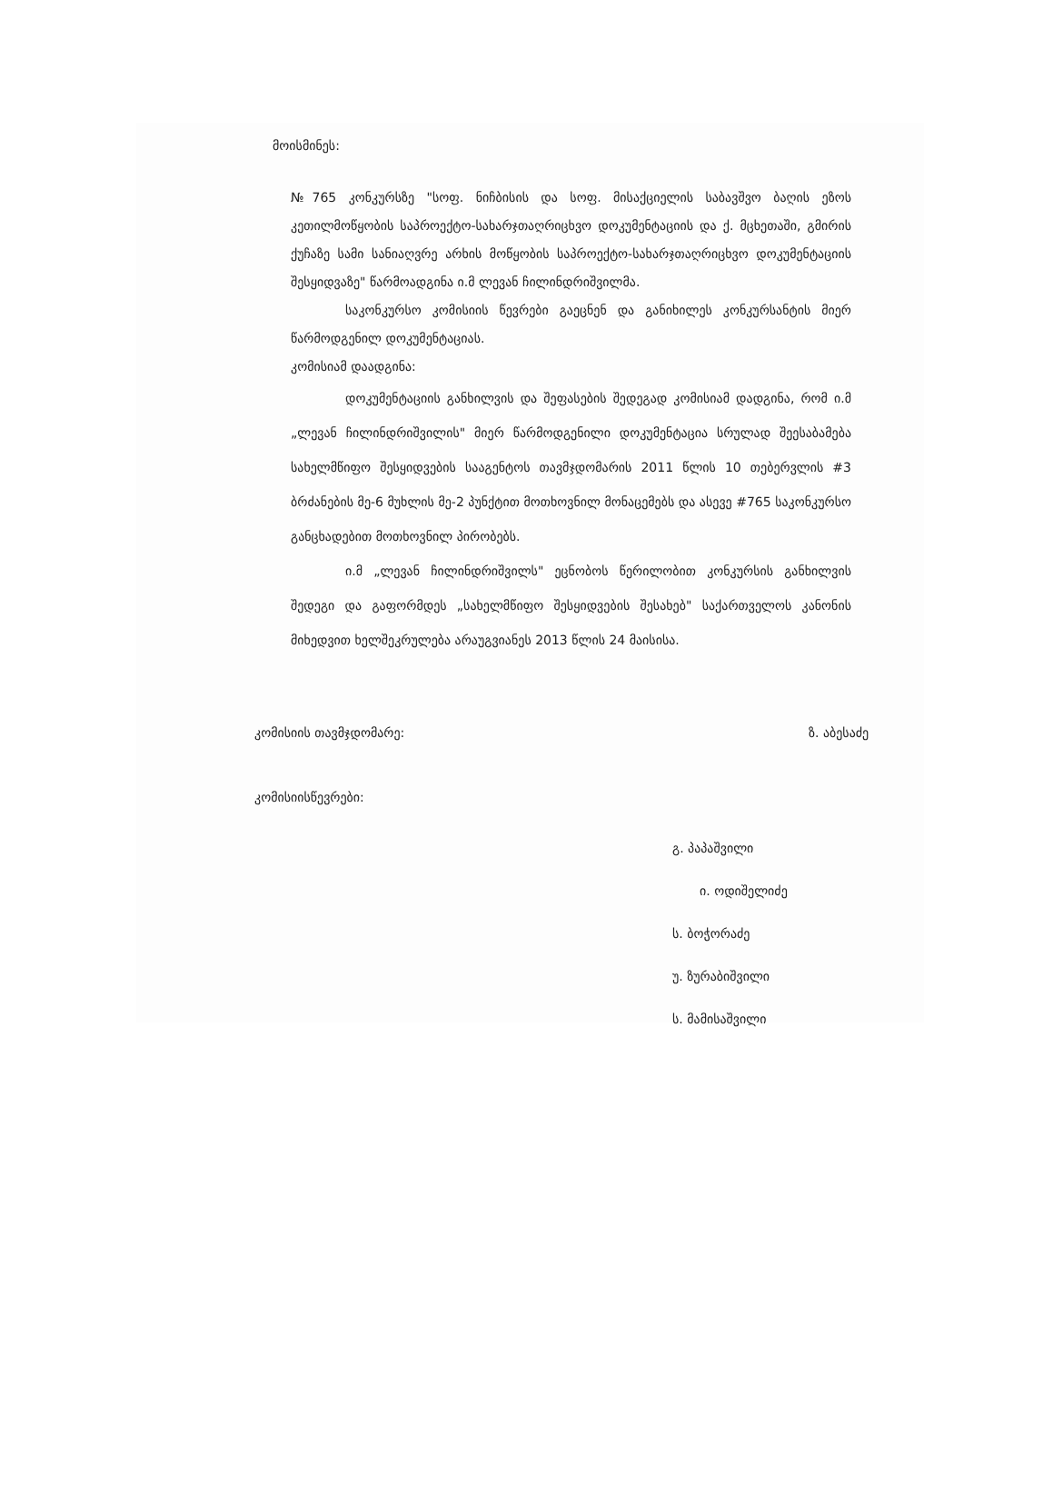მოისმინეს:
№765 კონკურსზე "სოფ. ნიჩბისის და სოფ. მისაქციელის საბავშვო ბაღის ეზოს კეთილმოწყობის საპროექტო-სახარჯთაღრიცხვო დოკუმენტაციის და ქ. მცხეთაში, გმირის ქუჩაზე სამი სანიაღვრე არხის მოწყობის საპროექტო-სახარჯთაღრიცხვო დოკუმენტაციის შესყიდვაზე" წარმოადგინა ი.მ ლევან ჩილინდრიშვილმა.
საკონკურსო კომისიის წევრები გაეცნენ და განიხილეს კონკურსანტის მიერ წარმოდგენილ დოკუმენტაციას.
კომისიამ დაადგინა:
დოკუმენტაციის განხილვის და შეფასების შედეგად კომისიამ დადგინა, რომ ი.მ „ლევან ჩილინდრიშვილის" მიერ წარმოდგენილი დოკუმენტაცია სრულად შეესაბამება სახელმწიფო შესყიდვების სააგენტოს თავმჯდომარის 2011 წლის 10 თებერვლის #3 ბრძანების მე-6 მუხლის მე-2 პუნქტით მოთხოვნილ მონაცემებს და ასევე #765 საკონკურსო განცხადებით მოთხოვნილ პირობებს.
ი.მ „ლევან ჩილინდრიშვილს" ეცნობოს წერილობით კონკურსის განხილვის შედეგი და გაფორმდეს „სახელმწიფო შესყიდვების შესახებ" საქართველოს კანონის მიხედვით ხელშეკრულება არაუგვიანეს 2013 წლის 24 მაისისა.
კომისიის თავმჯდომარე: ზ. აბესაძე
კომისიისწევრები:
გ. პაპაშვილი
ი. ოდიშელიძე
ს. ბოჭორაძე
უ. ზურაბიშვილი
ს. მამისაშვილი